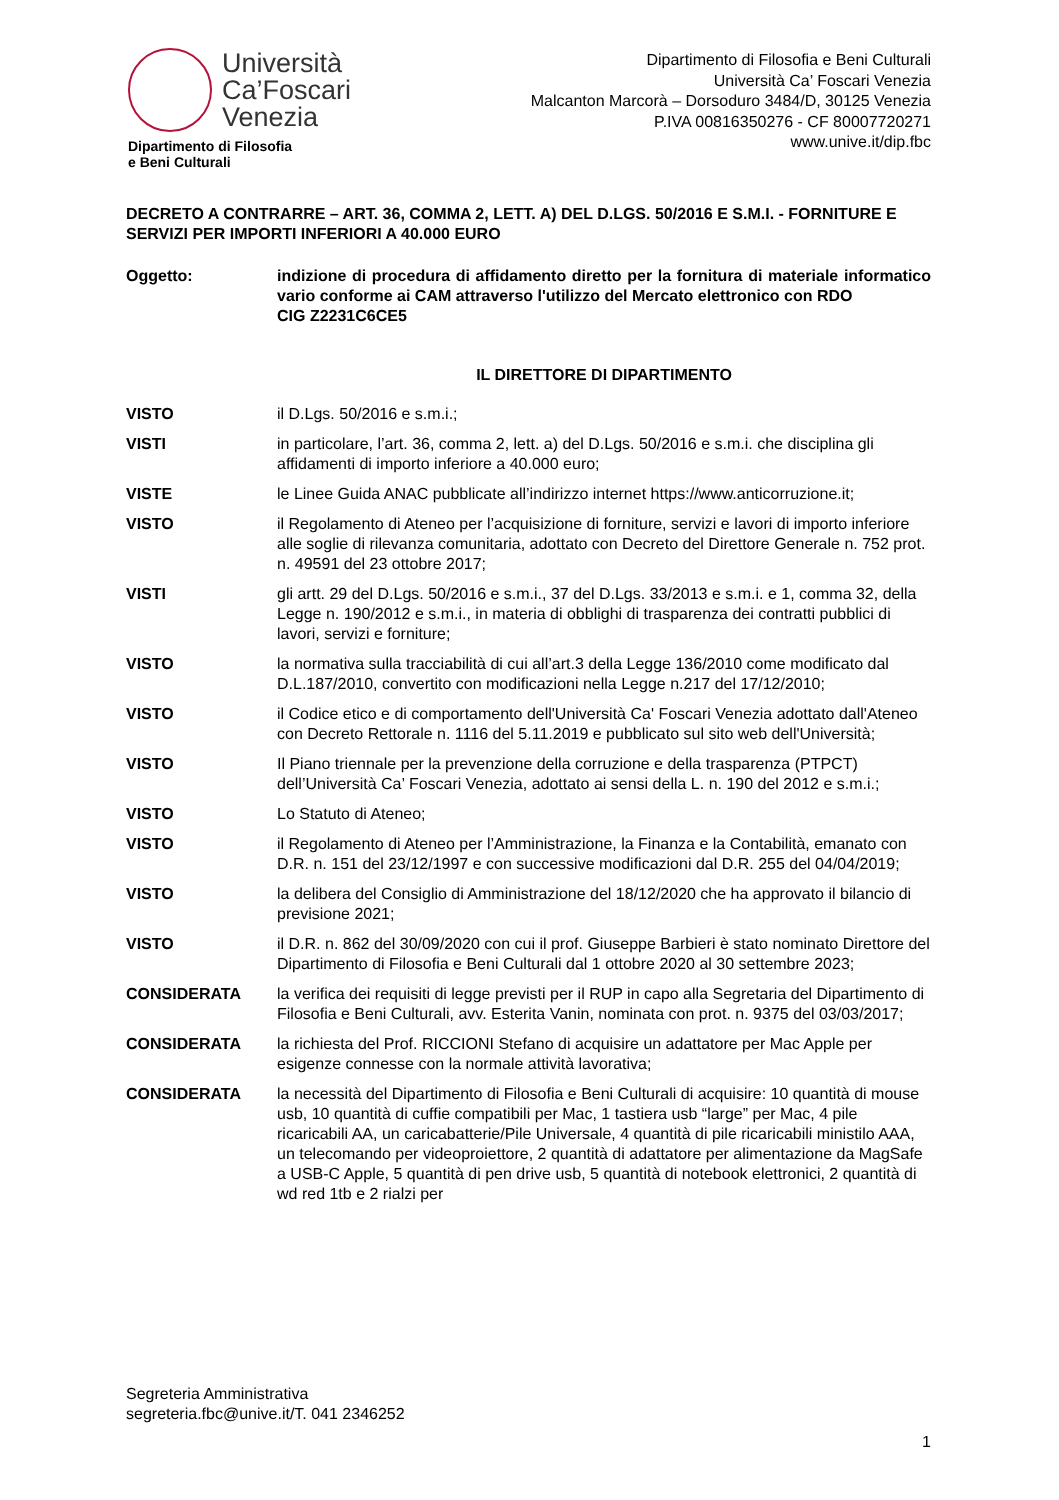Università
Ca’Foscari
Venezia
Dipartimento di Filosofia
e Beni Culturali
Dipartimento di Filosofia e Beni Culturali
Università Ca’ Foscari Venezia
Malcanton Marcorà – Dorsoduro 3484/D, 30125 Venezia
P.IVA 00816350276 - CF 80007720271
www.unive.it/dip.fbc
DECRETO A CONTRARRE – ART. 36, COMMA 2, LETT. A) DEL D.LGS. 50/2016 E S.M.I. - FORNITURE E SERVIZI PER IMPORTI INFERIORI A 40.000 EURO
Oggetto: indizione di procedura di affidamento diretto per la fornitura di materiale informatico vario conforme ai CAM attraverso l'utilizzo del Mercato elettronico con RDO
CIG Z2231C6CE5
IL DIRETTORE DI DIPARTIMENTO
VISTO il D.Lgs. 50/2016 e s.m.i.;
VISTI in particolare, l’art. 36, comma 2, lett. a) del D.Lgs. 50/2016 e s.m.i. che disciplina gli affidamenti di importo inferiore a 40.000 euro;
VISTE le Linee Guida ANAC pubblicate all’indirizzo internet https://www.anticorruzione.it;
VISTO il Regolamento di Ateneo per l’acquisizione di forniture, servizi e lavori di importo inferiore alle soglie di rilevanza comunitaria, adottato con Decreto del Direttore Generale n. 752 prot. n. 49591 del 23 ottobre 2017;
VISTI gli artt. 29 del D.Lgs. 50/2016 e s.m.i., 37 del D.Lgs. 33/2013 e s.m.i. e 1, comma 32, della Legge n. 190/2012 e s.m.i., in materia di obblighi di trasparenza dei contratti pubblici di lavori, servizi e forniture;
VISTO la normativa sulla tracciabilità di cui all’art.3 della Legge 136/2010 come modificato dal D.L.187/2010, convertito con modificazioni nella Legge n.217 del 17/12/2010;
VISTO il Codice etico e di comportamento dell'Università Ca' Foscari Venezia adottato dall'Ateneo con Decreto Rettorale n. 1116 del 5.11.2019 e pubblicato sul sito web dell'Università;
VISTO Il Piano triennale per la prevenzione della corruzione e della trasparenza (PTPCT) dell’Università Ca’ Foscari Venezia, adottato ai sensi della L. n. 190 del 2012 e s.m.i.;
VISTO Lo Statuto di Ateneo;
VISTO il Regolamento di Ateneo per l’Amministrazione, la Finanza e la Contabilità, emanato con D.R. n. 151 del 23/12/1997 e con successive modificazioni dal D.R. 255 del 04/04/2019;
VISTO la delibera del Consiglio di Amministrazione del 18/12/2020 che ha approvato il bilancio di previsione 2021;
VISTO il D.R. n. 862 del 30/09/2020 con cui il prof. Giuseppe Barbieri è stato nominato Direttore del Dipartimento di Filosofia e Beni Culturali dal 1 ottobre 2020 al 30 settembre 2023;
CONSIDERATA la verifica dei requisiti di legge previsti per il RUP in capo alla Segretaria del Dipartimento di Filosofia e Beni Culturali, avv. Esterita Vanin, nominata con prot. n. 9375 del 03/03/2017;
CONSIDERATA la richiesta del Prof. RICCIONI Stefano di acquisire un adattatore per Mac Apple per esigenze connesse con la normale attività lavorativa;
CONSIDERATA la necessità del Dipartimento di Filosofia e Beni Culturali di acquisire: 10 quantità di mouse usb, 10 quantità di cuffie compatibili per Mac, 1 tastiera usb “large” per Mac, 4 pile ricaricabili AA, un caricabatterie/Pile Universale, 4 quantità di pile ricaricabili ministilo AAA, un telecomando per videoproiettore, 2 quantità di adattatore per alimentazione da MagSafe a USB-C Apple, 5 quantità di pen drive usb, 5 quantità di notebook elettronici, 2 quantità di wd red 1tb e 2 rialzi per
Segreteria Amministrativa
segreteria.fbc@unive.it/T. 041 2346252
1